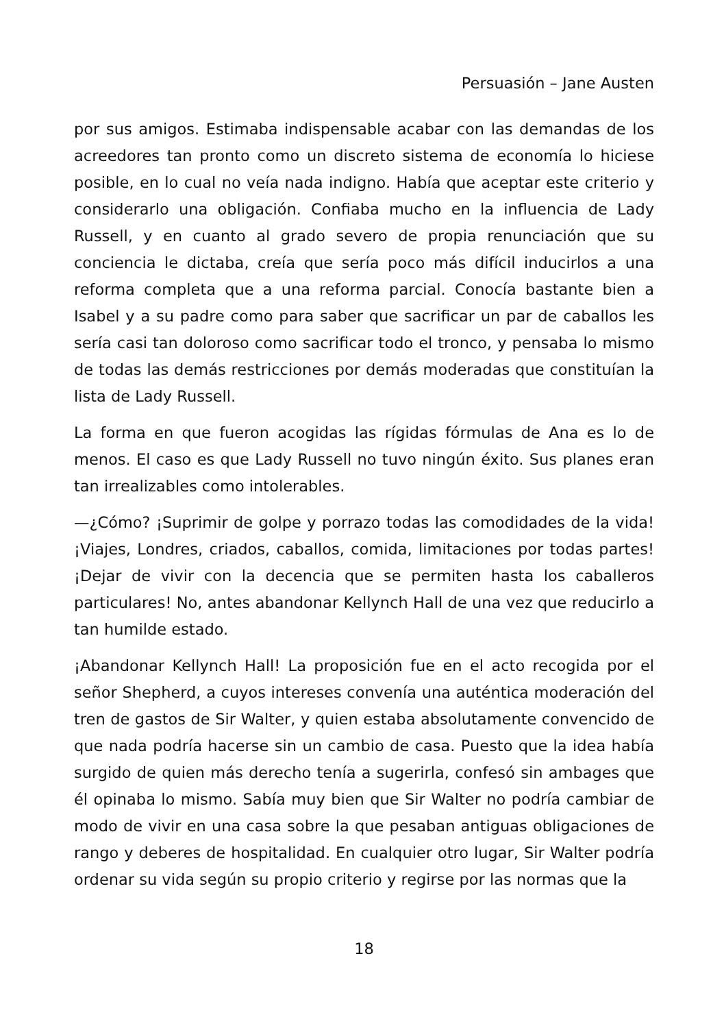Persuasión – Jane Austen
por sus amigos. Estimaba indispensable acabar con las demandas de los acreedores tan pronto como un discreto sistema de economía lo hiciese posible, en lo cual no veía nada indigno. Había que aceptar este criterio y considerarlo una obligación. Confiaba mucho en la influencia de Lady Russell, y en cuanto al grado severo de propia renunciación que su conciencia le dictaba, creía que sería poco más difícil inducirlos a una reforma completa que a una reforma parcial. Conocía bastante bien a Isabel y a su padre como para saber que sacrificar un par de caballos les sería casi tan doloroso como sacrificar todo el tronco, y pensaba lo mismo de todas las demás restricciones por demás moderadas que constituían la lista de Lady Russell.
La forma en que fueron acogidas las rígidas fórmulas de Ana es lo de menos. El caso es que Lady Russell no tuvo ningún éxito. Sus planes eran tan irrealizables como intolerables.
—¿Cómo? ¡Suprimir de golpe y porrazo todas las comodidades de la vida! ¡Viajes, Londres, criados, caballos, comida, limitaciones por todas partes! ¡Dejar de vivir con la decencia que se permiten hasta los caballeros particulares! No, antes abandonar Kellynch Hall de una vez que reducirlo a tan humilde estado.
¡Abandonar Kellynch Hall! La proposición fue en el acto recogida por el señor Shepherd, a cuyos intereses convenía una auténtica moderación del tren de gastos de Sir Walter, y quien estaba absolutamente convencido de que nada podría hacerse sin un cambio de casa. Puesto que la idea había surgido de quien más derecho tenía a sugerirla, confesó sin ambages que él opinaba lo mismo. Sabía muy bien que Sir Walter no podría cambiar de modo de vivir en una casa sobre la que pesaban antiguas obligaciones de rango y deberes de hospitalidad. En cualquier otro lugar, Sir Walter podría ordenar su vida según su propio criterio y regirse por las normas que la
18